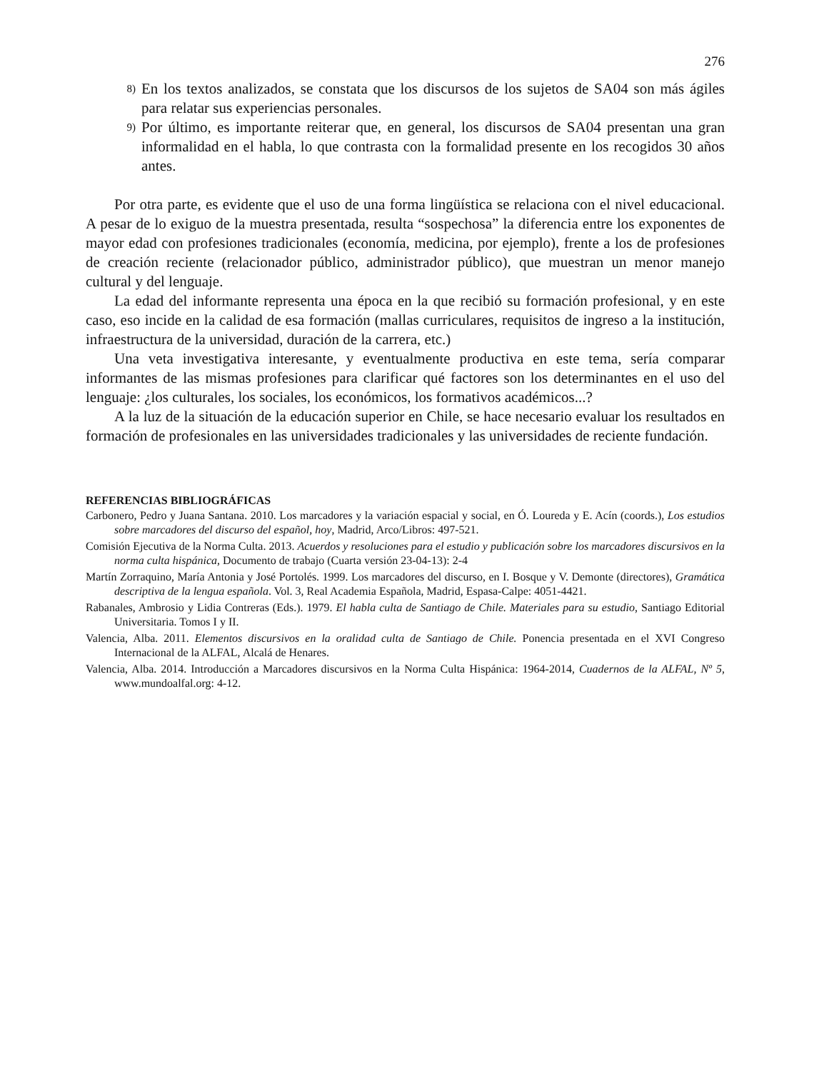276
8) En los textos analizados, se constata que los discursos de los sujetos de SA04 son más ágiles para relatar sus experiencias personales.
9) Por último, es importante reiterar que, en general, los discursos de SA04 presentan una gran informalidad en el habla, lo que contrasta con la formalidad presente en los recogidos 30 años antes.
Por otra parte, es evidente que el uso de una forma lingüística se relaciona con el nivel educacional. A pesar de lo exiguo de la muestra presentada, resulta “sospechosa” la diferencia entre los exponentes de mayor edad con profesiones tradicionales (economía, medicina, por ejemplo), frente a los de profesiones de creación reciente (relacionador público, administrador público), que muestran un menor manejo cultural y del lenguaje.
La edad del informante representa una época en la que recibió su formación profesional, y en este caso, eso incide en la calidad de esa formación (mallas curriculares, requisitos de ingreso a la institución, infraestructura de la universidad, duración de la carrera, etc.)
Una veta investigativa interesante, y eventualmente productiva en este tema, sería comparar informantes de las mismas profesiones para clarificar qué factores son los determinantes en el uso del lenguaje: ¿los culturales, los sociales, los económicos, los formativos académicos...?
A la luz de la situación de la educación superior en Chile, se hace necesario evaluar los resultados en formación de profesionales en las universidades tradicionales y las universidades de reciente fundación.
REFERENCIAS BIBLIOGRÁFICAS
Carbonero, Pedro y Juana Santana. 2010. Los marcadores y la variación espacial y social, en Ó. Loureda y E. Acín (coords.), Los estudios sobre marcadores del discurso del español, hoy, Madrid, Arco/Libros: 497-521.
Comisión Ejecutiva de la Norma Culta. 2013. Acuerdos y resoluciones para el estudio y publicación sobre los marcadores discursivos en la norma culta hispánica, Documento de trabajo (Cuarta versión 23-04-13): 2-4
Martín Zorraquino, María Antonia y José Portolés. 1999. Los marcadores del discurso, en I. Bosque y V. Demonte (directores), Gramática descriptiva de la lengua española. Vol. 3, Real Academia Española, Madrid, Espasa-Calpe: 4051-4421.
Rabanales, Ambrosio y Lidia Contreras (Eds.). 1979. El habla culta de Santiago de Chile. Materiales para su estudio, Santiago Editorial Universitaria. Tomos I y II.
Valencia, Alba. 2011. Elementos discursivos en la oralidad culta de Santiago de Chile. Ponencia presentada en el XVI Congreso Internacional de la ALFAL, Alcalá de Henares.
Valencia, Alba. 2014. Introducción a Marcadores discursivos en la Norma Culta Hispánica: 1964-2014, Cuadernos de la ALFAL, Nº 5, www.mundoalfal.org: 4-12.